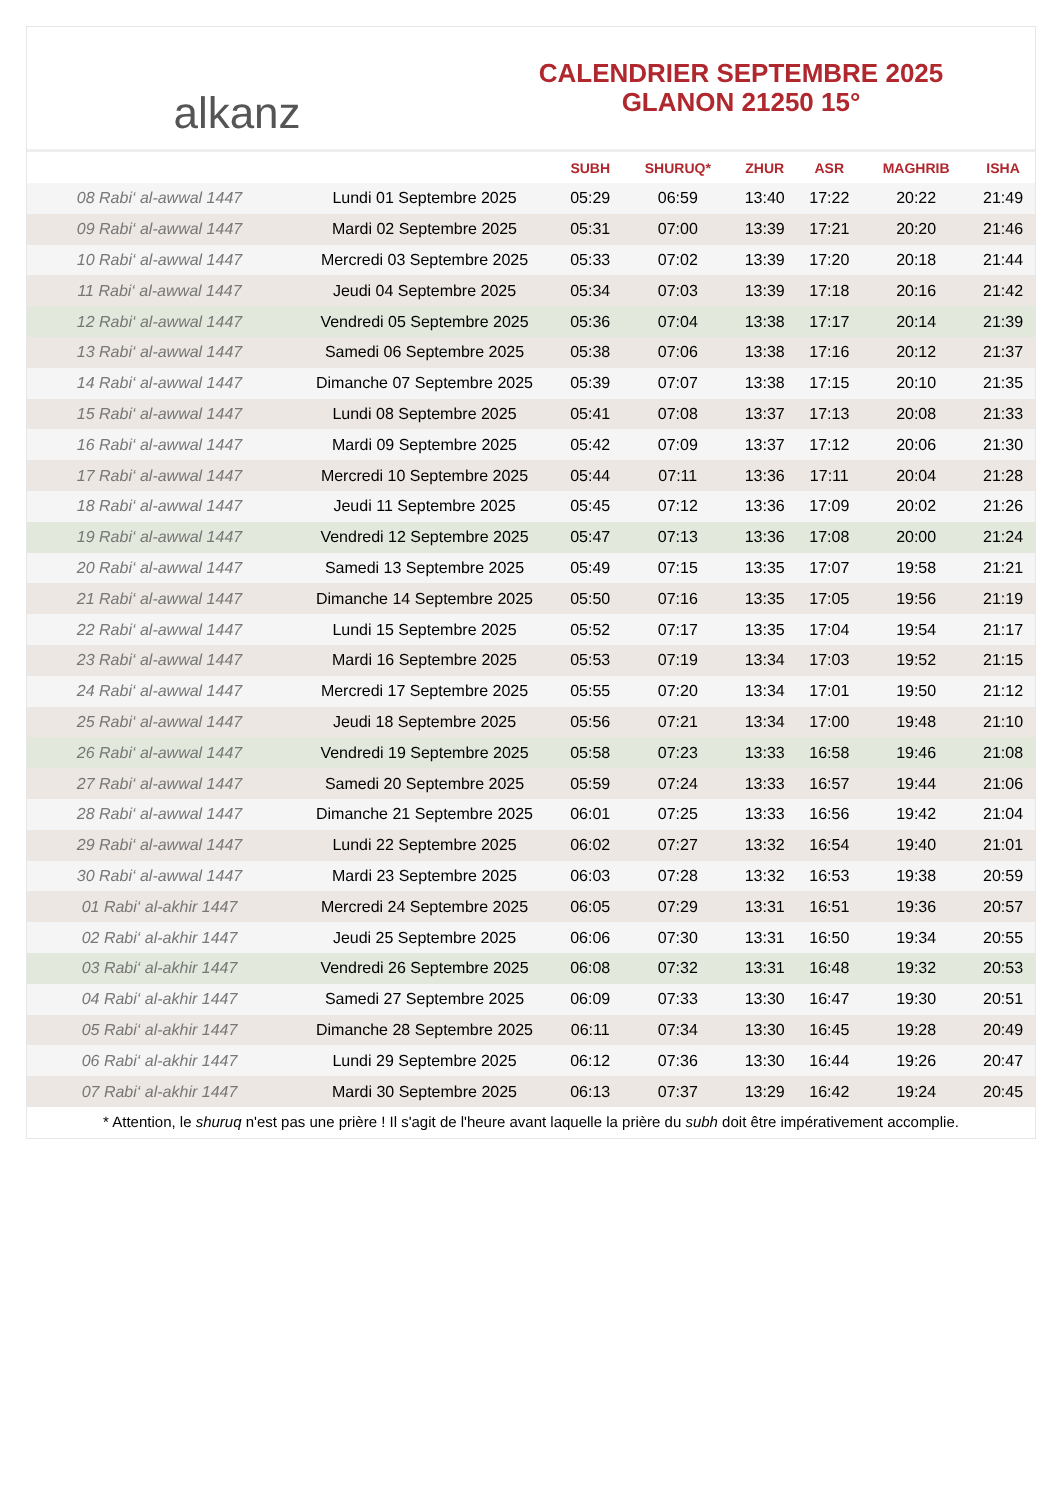alkanz
CALENDRIER SEPTEMBRE 2025
GLANON 21250 15°
| | | SUBH | SHURUQ* | ZHUR | ASR | MAGHRIB | ISHA |
| --- | --- | --- | --- | --- | --- | --- | --- |
| 08 Rabi‘ al-awwal 1447 | Lundi 01 Septembre 2025 | 05:29 | 06:59 | 13:40 | 17:22 | 20:22 | 21:49 |
| 09 Rabi‘ al-awwal 1447 | Mardi 02 Septembre 2025 | 05:31 | 07:00 | 13:39 | 17:21 | 20:20 | 21:46 |
| 10 Rabi‘ al-awwal 1447 | Mercredi 03 Septembre 2025 | 05:33 | 07:02 | 13:39 | 17:20 | 20:18 | 21:44 |
| 11 Rabi‘ al-awwal 1447 | Jeudi 04 Septembre 2025 | 05:34 | 07:03 | 13:39 | 17:18 | 20:16 | 21:42 |
| 12 Rabi‘ al-awwal 1447 | Vendredi 05 Septembre 2025 | 05:36 | 07:04 | 13:38 | 17:17 | 20:14 | 21:39 |
| 13 Rabi‘ al-awwal 1447 | Samedi 06 Septembre 2025 | 05:38 | 07:06 | 13:38 | 17:16 | 20:12 | 21:37 |
| 14 Rabi‘ al-awwal 1447 | Dimanche 07 Septembre 2025 | 05:39 | 07:07 | 13:38 | 17:15 | 20:10 | 21:35 |
| 15 Rabi‘ al-awwal 1447 | Lundi 08 Septembre 2025 | 05:41 | 07:08 | 13:37 | 17:13 | 20:08 | 21:33 |
| 16 Rabi‘ al-awwal 1447 | Mardi 09 Septembre 2025 | 05:42 | 07:09 | 13:37 | 17:12 | 20:06 | 21:30 |
| 17 Rabi‘ al-awwal 1447 | Mercredi 10 Septembre 2025 | 05:44 | 07:11 | 13:36 | 17:11 | 20:04 | 21:28 |
| 18 Rabi‘ al-awwal 1447 | Jeudi 11 Septembre 2025 | 05:45 | 07:12 | 13:36 | 17:09 | 20:02 | 21:26 |
| 19 Rabi‘ al-awwal 1447 | Vendredi 12 Septembre 2025 | 05:47 | 07:13 | 13:36 | 17:08 | 20:00 | 21:24 |
| 20 Rabi‘ al-awwal 1447 | Samedi 13 Septembre 2025 | 05:49 | 07:15 | 13:35 | 17:07 | 19:58 | 21:21 |
| 21 Rabi‘ al-awwal 1447 | Dimanche 14 Septembre 2025 | 05:50 | 07:16 | 13:35 | 17:05 | 19:56 | 21:19 |
| 22 Rabi‘ al-awwal 1447 | Lundi 15 Septembre 2025 | 05:52 | 07:17 | 13:35 | 17:04 | 19:54 | 21:17 |
| 23 Rabi‘ al-awwal 1447 | Mardi 16 Septembre 2025 | 05:53 | 07:19 | 13:34 | 17:03 | 19:52 | 21:15 |
| 24 Rabi‘ al-awwal 1447 | Mercredi 17 Septembre 2025 | 05:55 | 07:20 | 13:34 | 17:01 | 19:50 | 21:12 |
| 25 Rabi‘ al-awwal 1447 | Jeudi 18 Septembre 2025 | 05:56 | 07:21 | 13:34 | 17:00 | 19:48 | 21:10 |
| 26 Rabi‘ al-awwal 1447 | Vendredi 19 Septembre 2025 | 05:58 | 07:23 | 13:33 | 16:58 | 19:46 | 21:08 |
| 27 Rabi‘ al-awwal 1447 | Samedi 20 Septembre 2025 | 05:59 | 07:24 | 13:33 | 16:57 | 19:44 | 21:06 |
| 28 Rabi‘ al-awwal 1447 | Dimanche 21 Septembre 2025 | 06:01 | 07:25 | 13:33 | 16:56 | 19:42 | 21:04 |
| 29 Rabi‘ al-awwal 1447 | Lundi 22 Septembre 2025 | 06:02 | 07:27 | 13:32 | 16:54 | 19:40 | 21:01 |
| 30 Rabi‘ al-awwal 1447 | Mardi 23 Septembre 2025 | 06:03 | 07:28 | 13:32 | 16:53 | 19:38 | 20:59 |
| 01 Rabi‘ al-akhir 1447 | Mercredi 24 Septembre 2025 | 06:05 | 07:29 | 13:31 | 16:51 | 19:36 | 20:57 |
| 02 Rabi‘ al-akhir 1447 | Jeudi 25 Septembre 2025 | 06:06 | 07:30 | 13:31 | 16:50 | 19:34 | 20:55 |
| 03 Rabi‘ al-akhir 1447 | Vendredi 26 Septembre 2025 | 06:08 | 07:32 | 13:31 | 16:48 | 19:32 | 20:53 |
| 04 Rabi‘ al-akhir 1447 | Samedi 27 Septembre 2025 | 06:09 | 07:33 | 13:30 | 16:47 | 19:30 | 20:51 |
| 05 Rabi‘ al-akhir 1447 | Dimanche 28 Septembre 2025 | 06:11 | 07:34 | 13:30 | 16:45 | 19:28 | 20:49 |
| 06 Rabi‘ al-akhir 1447 | Lundi 29 Septembre 2025 | 06:12 | 07:36 | 13:30 | 16:44 | 19:26 | 20:47 |
| 07 Rabi‘ al-akhir 1447 | Mardi 30 Septembre 2025 | 06:13 | 07:37 | 13:29 | 16:42 | 19:24 | 20:45 |
* Attention, le shuruq n'est pas une prière ! Il s'agit de l'heure avant laquelle la prière du subh doit être impérativement accomplie.